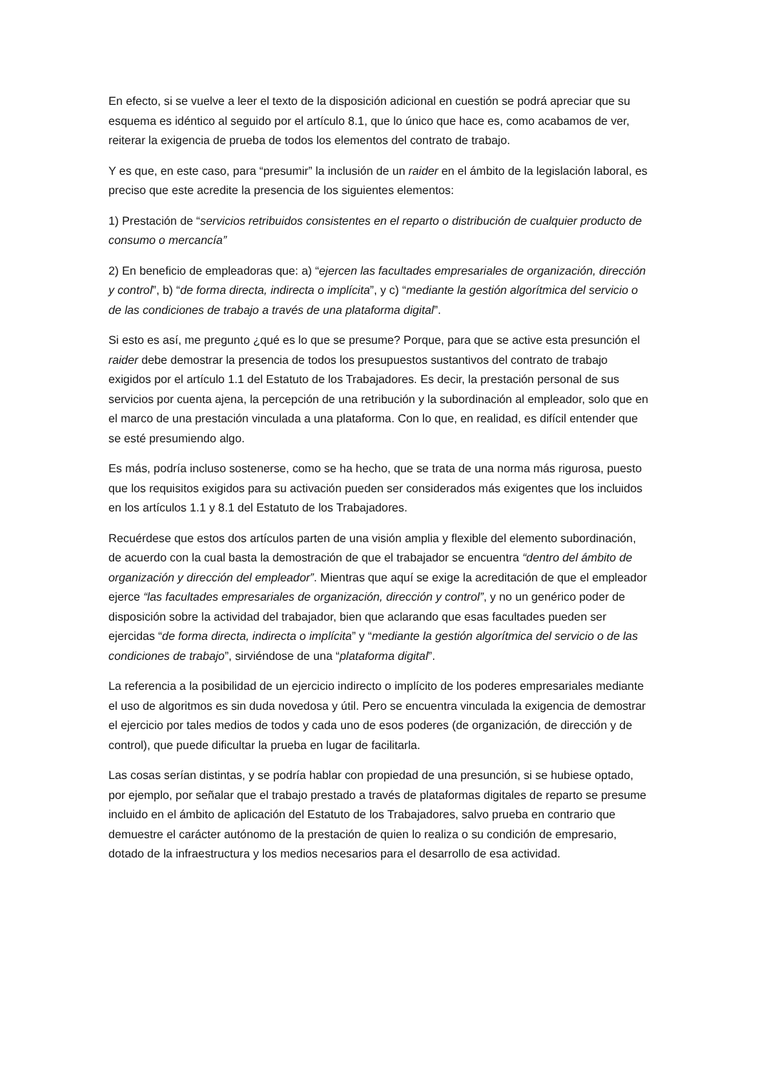En efecto, si se vuelve a leer el texto de la disposición adicional en cuestión se podrá apreciar que su esquema es idéntico al seguido por el artículo 8.1, que lo único que hace es, como acabamos de ver, reiterar la exigencia de prueba de todos los elementos del contrato de trabajo.
Y es que, en este caso, para “presumir” la inclusión de un raider en el ámbito de la legislación laboral, es preciso que este acredite la presencia de los siguientes elementos:
1) Prestación de “servicios retribuidos consistentes en el reparto o distribución de cualquier producto de consumo o mercancía”
2) En beneficio de empleadoras que: a) “ejercen las facultades empresariales de organización, dirección y control”, b) “de forma directa, indirecta o implícita”, y c) “mediante la gestión algorítmica del servicio o de las condiciones de trabajo a través de una plataforma digital”.
Si esto es así, me pregunto ¿qué es lo que se presume? Porque, para que se active esta presunción el raider debe demostrar la presencia de todos los presupuestos sustantivos del contrato de trabajo exigidos por el artículo 1.1 del Estatuto de los Trabajadores. Es decir, la prestación personal de sus servicios por cuenta ajena, la percepción de una retribución y la subordinación al empleador, solo que en el marco de una prestación vinculada a una plataforma. Con lo que, en realidad, es difícil entender que se esté presumiendo algo.
Es más, podría incluso sostenerse, como se ha hecho, que se trata de una norma más rigurosa, puesto que los requisitos exigidos para su activación pueden ser considerados más exigentes que los incluidos en los artículos 1.1 y 8.1 del Estatuto de los Trabajadores.
Recuérdese que estos dos artículos parten de una visión amplia y flexible del elemento subordinación, de acuerdo con la cual basta la demostración de que el trabajador se encuentra “dentro del ámbito de organización y dirección del empleador”. Mientras que aquí se exige la acreditación de que el empleador ejerce “las facultades empresariales de organización, dirección y control”, y no un genérico poder de disposición sobre la actividad del trabajador, bien que aclarando que esas facultades pueden ser ejercidas “de forma directa, indirecta o implícita” y “mediante la gestión algorítmica del servicio o de las condiciones de trabajo”, sirviéndose de una “plataforma digital”.
La referencia a la posibilidad de un ejercicio indirecto o implícito de los poderes empresariales mediante el uso de algoritmos es sin duda novedosa y útil. Pero se encuentra vinculada la exigencia de demostrar el ejercicio por tales medios de todos y cada uno de esos poderes (de organización, de dirección y de control), que puede dificultar la prueba en lugar de facilitarla.
Las cosas serían distintas, y se podría hablar con propiedad de una presunción, si se hubiese optado, por ejemplo, por señalar que el trabajo prestado a través de plataformas digitales de reparto se presume incluido en el ámbito de aplicación del Estatuto de los Trabajadores, salvo prueba en contrario que demuestre el carácter autónomo de la prestación de quien lo realiza o su condición de empresario, dotado de la infraestructura y los medios necesarios para el desarrollo de esa actividad.